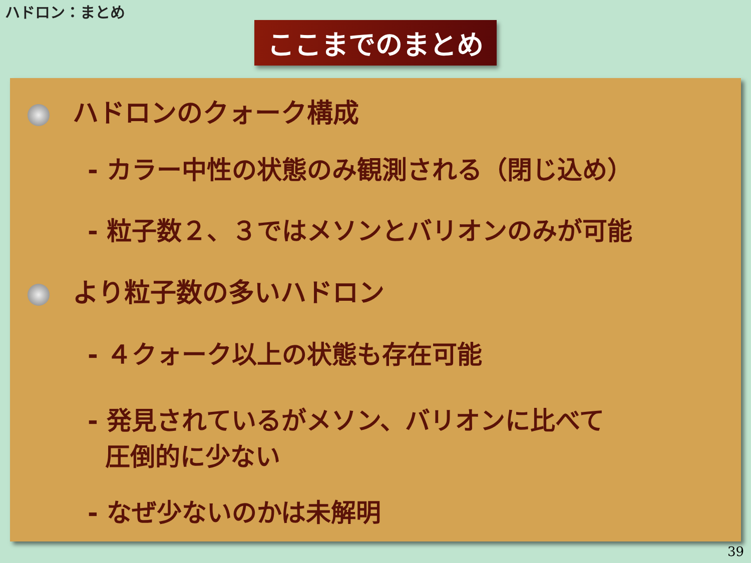ハドロン：まとめ
ここまでのまとめ
ハドロンのクォーク構成
- カラー中性の状態のみ観測される（閉じ込め）
- 粒子数２、３ではメソンとバリオンのみが可能
より粒子数の多いハドロン
- ４クォーク以上の状態も存在可能
- 発見されているがメソン、バリオンに比べて
圧倒的に少ない
- なぜ少ないのかは未解明
39